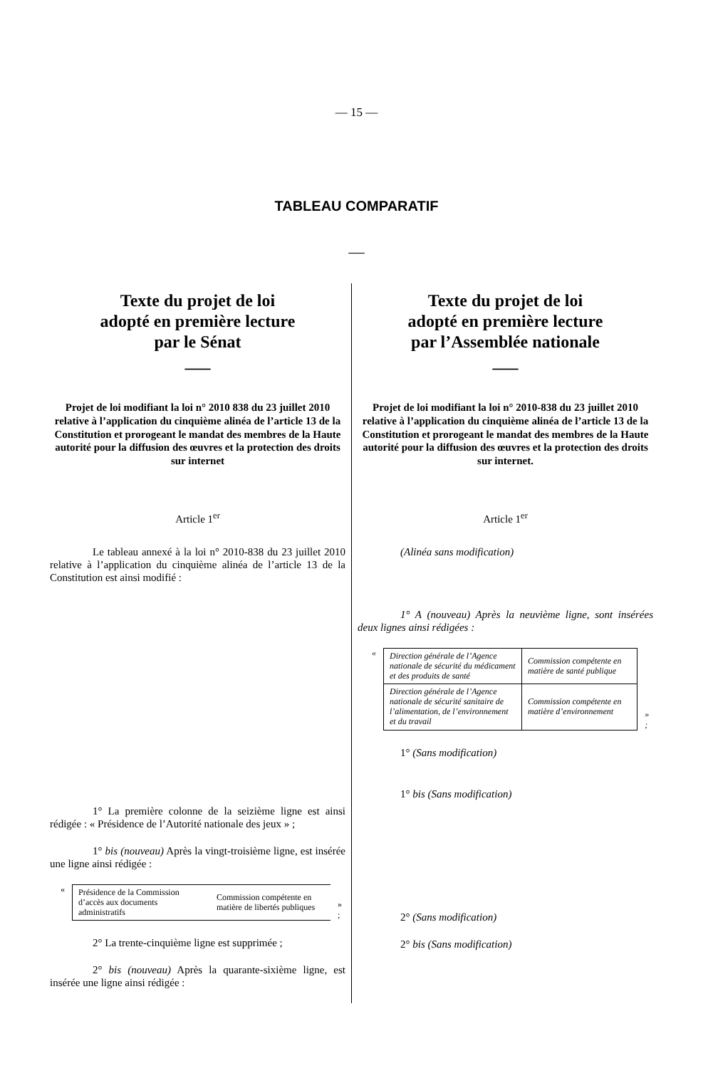— 15 —
TABLEAU COMPARATIF
___
Texte du projet de loi
adopté en première lecture
par le Sénat
___
Projet de loi modifiant la loi n° 2010 838 du 23 juillet 2010 relative à l’application du cinquième alinéa de l’article 13 de la Constitution et prorogeant le mandat des membres de la Haute autorité pour la diffusion des œuvres et la protection des droits sur internet
Article 1<sup>er</sup>
Le tableau annexé à la loi n° 2010-838 du 23 juillet 2010 relative à l’application du cinquième alinéa de l’article 13 de la Constitution est ainsi modifié :
1° La première colonne de la seizième ligne est ainsi rédigée : « Présidence de l’Autorité nationale des jeux » ;
1° bis (nouveau) Après la vingt-troisième ligne, est insérée une ligne ainsi rédigée :
«
| Présidence de la Commission d’accès aux documents administratifs | Commission compétente en matière de libertés publiques |
» ;
2° La trente-cinquième ligne est supprimée ;
2° bis (nouveau) Après la quarante-sixième ligne, est insérée une ligne ainsi rédigée :
Texte du projet de loi
adopté en première lecture
par l’Assemblée nationale
___
Projet de loi modifiant la loi n° 2010-838 du 23 juillet 2010 relative à l’application du cinquième alinéa de l’article 13 de la Constitution et prorogeant le mandat des membres de la Haute autorité pour la diffusion des œuvres et la protection des droits sur internet.
Article 1<sup>er</sup>
(Alinéa sans modification)
1° A (nouveau) Après la neuvième ligne, sont insérées deux lignes ainsi rédigées :
«
| Direction générale de l’Agence nationale de sécurité du médicament et des produits de santé | Commission compétente en matière de santé publique |
| Direction générale de l’Agence nationale de sécurité sanitaire de l’alimentation, de l’environnement et du travail | Commission compétente en matière d’environnement |
» ;
1° (Sans modification)
1° bis (Sans modification)
2° (Sans modification)
2° bis (Sans modification)